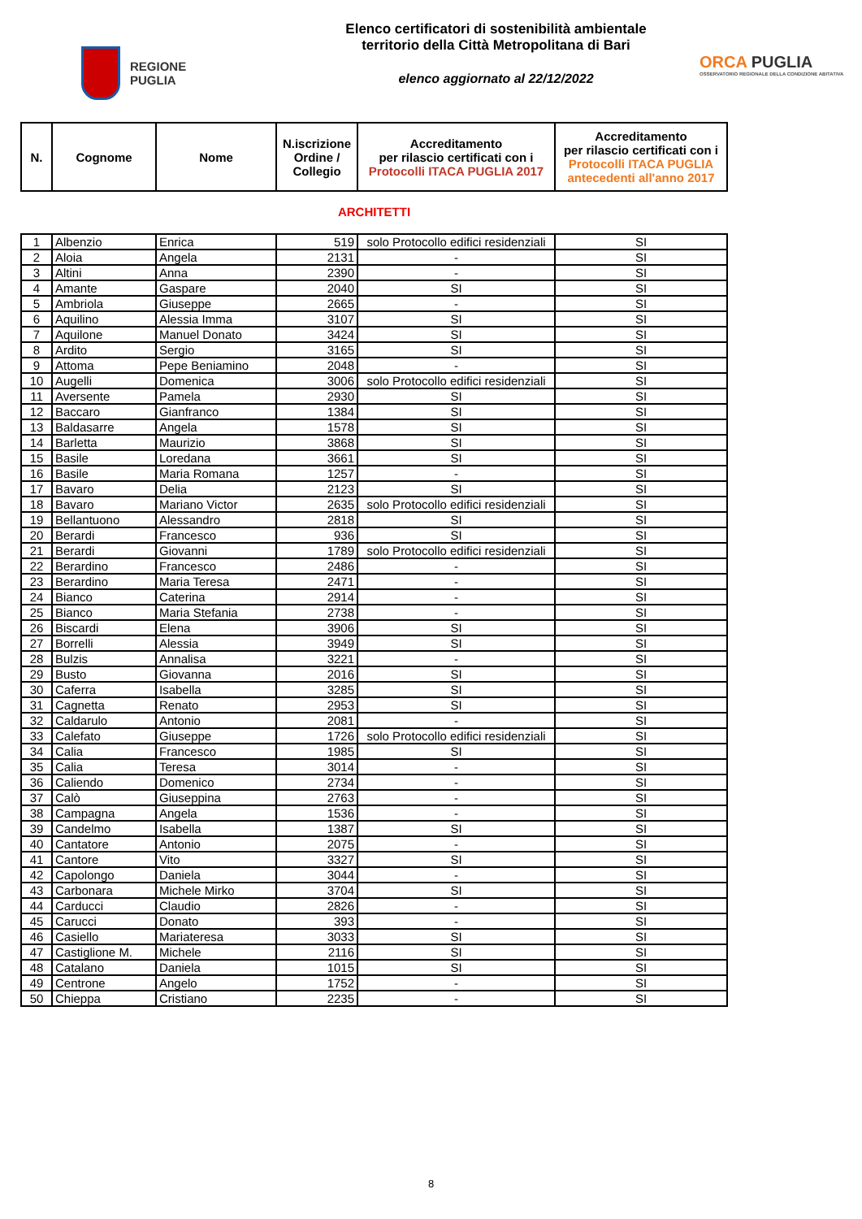REGIONE
PUGLIA
Elenco certificatori di sostenibilità ambientale
territorio della Città Metropolitana di Bari
elenco aggiornato al 22/12/2022
ORCA PUGLIA
OSSERVATORIO REGIONALE DELLA CONDIZIONE ABITATIVA
| N. | Cognome | Nome | N.iscrizione Ordine / Collegio | Accreditamento per rilascio certificati con i Protocolli ITACA PUGLIA 2017 | Accreditamento per rilascio certificati con i Protocolli ITACA PUGLIA antecedenti all'anno 2017 |
| --- | --- | --- | --- | --- | --- |
ARCHITETTI
| 1 | Albenzio | Enrica | 519 | solo Protocollo edifici residenziali | SI |
| 2 | Aloia | Angela | 2131 | - | SI |
| 3 | Altini | Anna | 2390 | - | SI |
| 4 | Amante | Gaspare | 2040 | SI | SI |
| 5 | Ambriola | Giuseppe | 2665 | - | SI |
| 6 | Aquilino | Alessia Imma | 3107 | SI | SI |
| 7 | Aquilone | Manuel Donato | 3424 | SI | SI |
| 8 | Ardito | Sergio | 3165 | SI | SI |
| 9 | Attoma | Pepe Beniamino | 2048 | - | SI |
| 10 | Augelli | Domenica | 3006 | solo Protocollo edifici residenziali | SI |
| 11 | Aversente | Pamela | 2930 | SI | SI |
| 12 | Baccaro | Gianfranco | 1384 | SI | SI |
| 13 | Baldasarre | Angela | 1578 | SI | SI |
| 14 | Barletta | Maurizio | 3868 | SI | SI |
| 15 | Basile | Loredana | 3661 | SI | SI |
| 16 | Basile | Maria Romana | 1257 | - | SI |
| 17 | Bavaro | Delia | 2123 | SI | SI |
| 18 | Bavaro | Mariano Victor | 2635 | solo Protocollo edifici residenziali | SI |
| 19 | Bellantuono | Alessandro | 2818 | SI | SI |
| 20 | Berardi | Francesco | 936 | SI | SI |
| 21 | Berardi | Giovanni | 1789 | solo Protocollo edifici residenziali | SI |
| 22 | Berardino | Francesco | 2486 | - | SI |
| 23 | Berardino | Maria Teresa | 2471 | - | SI |
| 24 | Bianco | Caterina | 2914 | - | SI |
| 25 | Bianco | Maria Stefania | 2738 | - | SI |
| 26 | Biscardi | Elena | 3906 | SI | SI |
| 27 | Borrelli | Alessia | 3949 | SI | SI |
| 28 | Bulzis | Annalisa | 3221 | - | SI |
| 29 | Busto | Giovanna | 2016 | SI | SI |
| 30 | Caferra | Isabella | 3285 | SI | SI |
| 31 | Cagnetta | Renato | 2953 | SI | SI |
| 32 | Caldarulo | Antonio | 2081 | - | SI |
| 33 | Calefato | Giuseppe | 1726 | solo Protocollo edifici residenziali | SI |
| 34 | Calia | Francesco | 1985 | SI | SI |
| 35 | Calia | Teresa | 3014 | - | SI |
| 36 | Caliendo | Domenico | 2734 | - | SI |
| 37 | Calò | Giuseppina | 2763 | - | SI |
| 38 | Campagna | Angela | 1536 | - | SI |
| 39 | Candelmo | Isabella | 1387 | SI | SI |
| 40 | Cantatore | Antonio | 2075 | - | SI |
| 41 | Cantore | Vito | 3327 | SI | SI |
| 42 | Capolongo | Daniela | 3044 | - | SI |
| 43 | Carbonara | Michele Mirko | 3704 | SI | SI |
| 44 | Carducci | Claudio | 2826 | - | SI |
| 45 | Carucci | Donato | 393 | - | SI |
| 46 | Casiello | Mariateresa | 3033 | SI | SI |
| 47 | Castiglione M. | Michele | 2116 | SI | SI |
| 48 | Catalano | Daniela | 1015 | SI | SI |
| 49 | Centrone | Angelo | 1752 | - | SI |
| 50 | Chieppa | Cristiano | 2235 | - | SI |
8